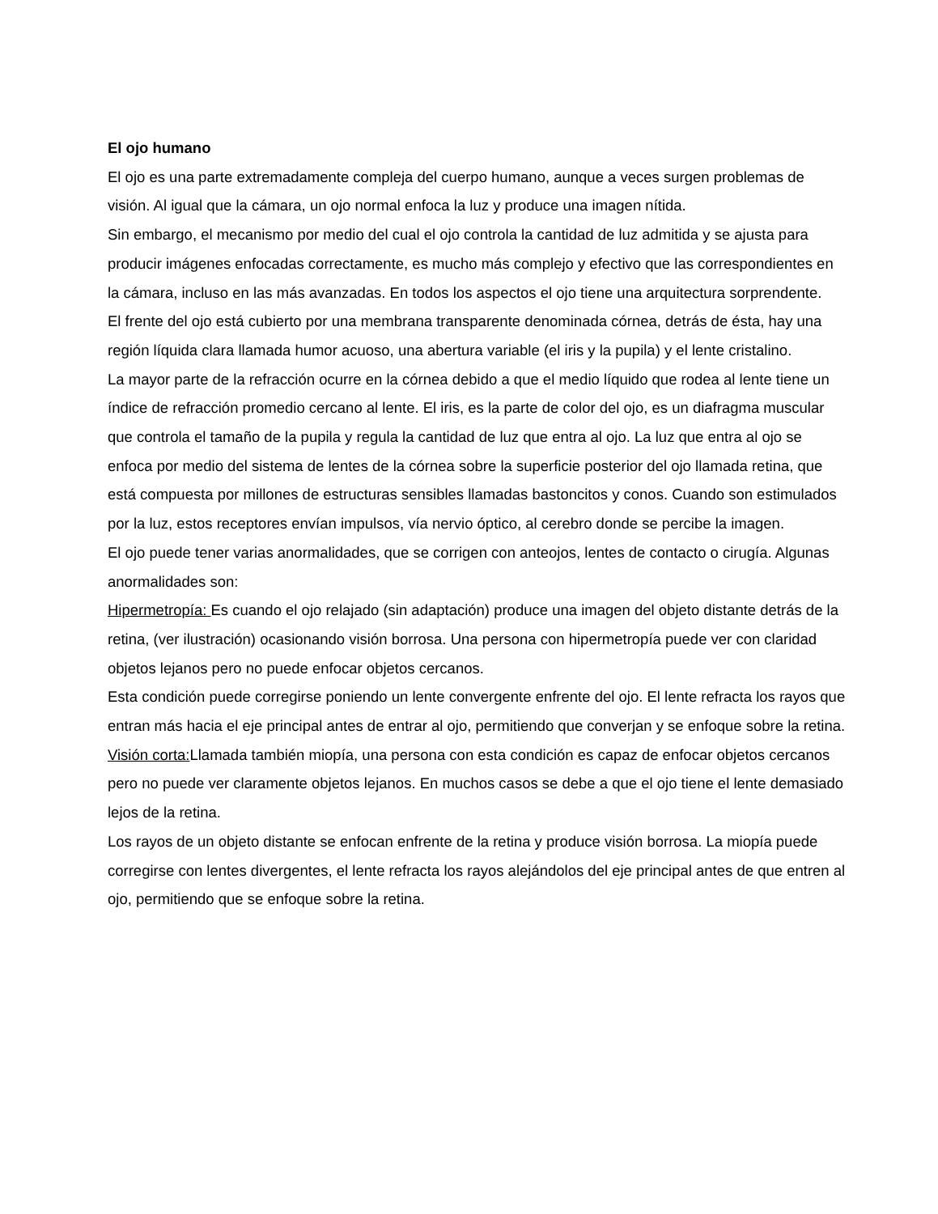El ojo humano
El ojo es una parte extremadamente compleja del cuerpo humano, aunque a veces surgen problemas de visión. Al igual que la cámara, un ojo normal enfoca la luz y produce una imagen nítida.
Sin embargo, el mecanismo por medio del cual el ojo controla la cantidad de luz admitida y se ajusta para producir imágenes enfocadas correctamente, es mucho más complejo y efectivo que las correspondientes en la cámara, incluso en las más avanzadas. En todos los aspectos el ojo tiene una arquitectura sorprendente.
El frente del ojo está cubierto por una membrana transparente denominada córnea, detrás de ésta, hay una región líquida clara llamada humor acuoso, una abertura variable (el iris y la pupila) y el lente cristalino.
La mayor parte de la refracción ocurre en la córnea debido a que el medio líquido que rodea al lente tiene un índice de refracción promedio cercano al lente. El iris, es la parte de color del ojo, es un diafragma muscular que controla el tamaño de la pupila y regula la cantidad de luz que entra al ojo. La luz que entra al ojo se enfoca por medio del sistema de lentes de la córnea sobre la superficie posterior del ojo llamada retina, que está compuesta por millones de estructuras sensibles llamadas bastoncitos y conos. Cuando son estimulados por la luz, estos receptores envían impulsos, vía nervio óptico, al cerebro donde se percibe la imagen.
El ojo puede tener varias anormalidades, que se corrigen con anteojos, lentes de contacto o cirugía. Algunas anormalidades son:
Hipermetropía: Es cuando el ojo relajado (sin adaptación) produce una imagen del objeto distante detrás de la retina, (ver ilustración) ocasionando visión borrosa. Una persona con hipermetropía puede ver con claridad objetos lejanos pero no puede enfocar objetos cercanos.
Esta condición puede corregirse poniendo un lente convergente enfrente del ojo. El lente refracta los rayos que entran más hacia el eje principal antes de entrar al ojo, permitiendo que converjan y se enfoque sobre la retina.
Visión corta: Llamada también miopía, una persona con esta condición es capaz de enfocar objetos cercanos pero no puede ver claramente objetos lejanos. En muchos casos se debe a que el ojo tiene el lente demasiado lejos de la retina.
Los rayos de un objeto distante se enfocan enfrente de la retina y produce visión borrosa. La miopía puede corregirse con lentes divergentes, el lente refracta los rayos alejándolos del eje principal antes de que entren al ojo, permitiendo que se enfoque sobre la retina.